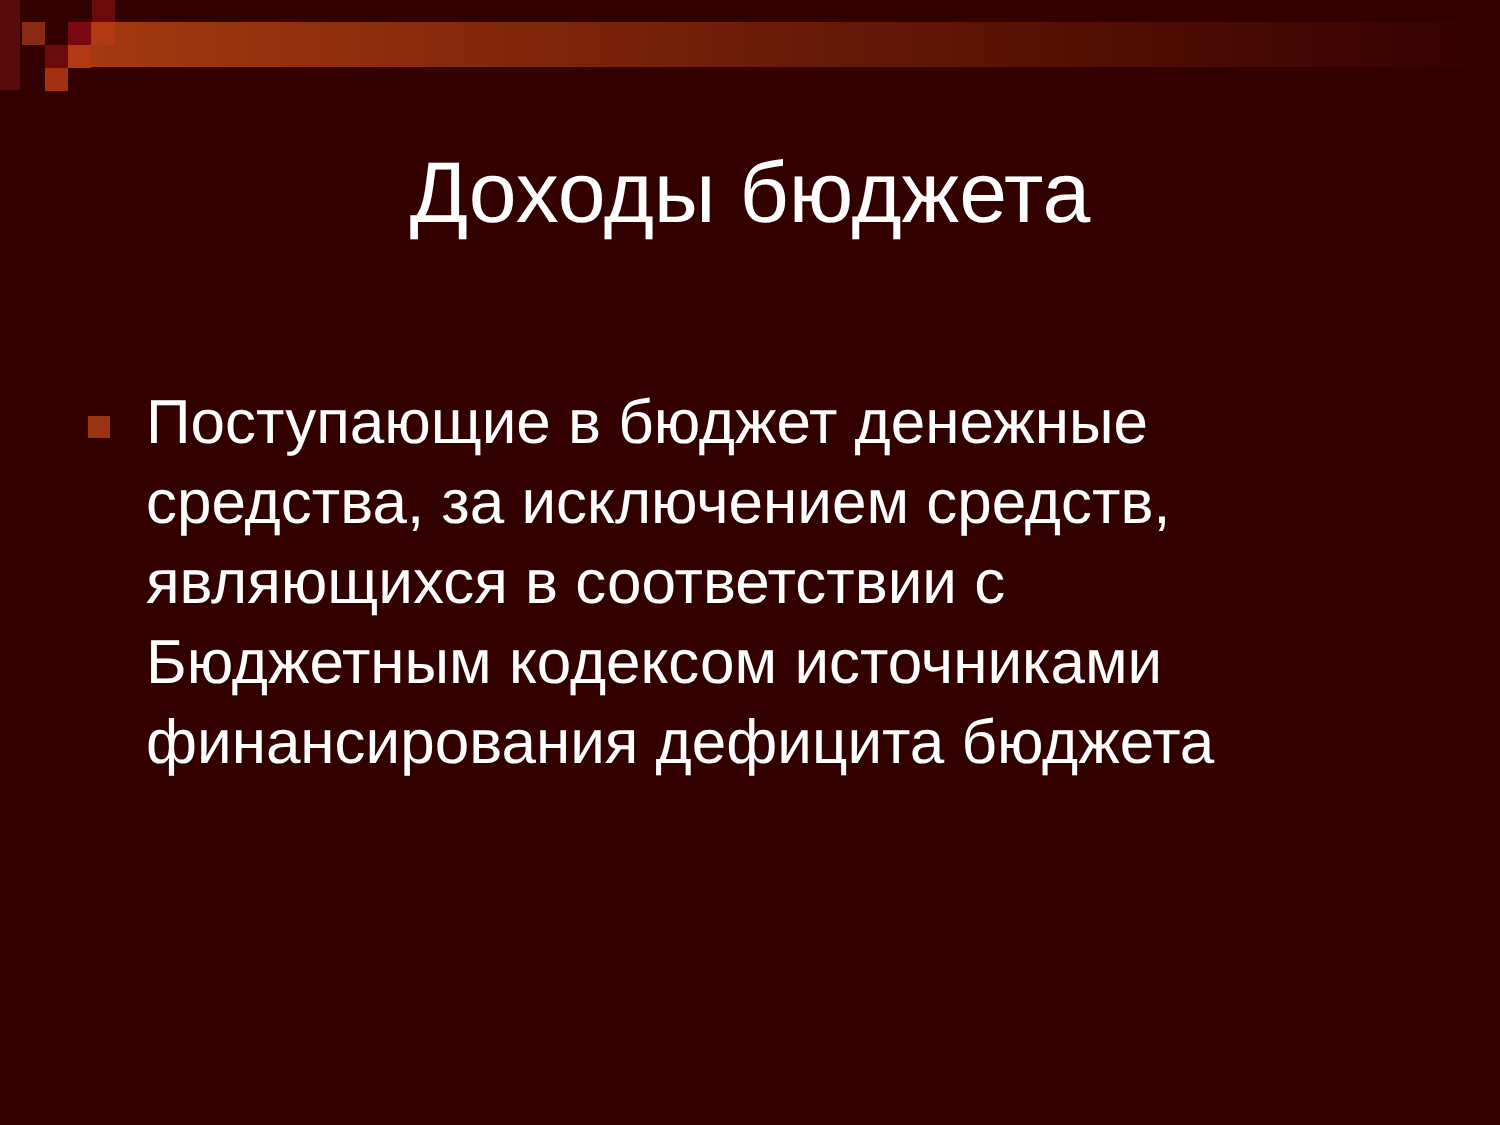Доходы бюджета
Поступающие в бюджет денежные средства, за исключением средств, являющихся в соответствии с Бюджетным кодексом источниками финансирования дефицита бюджета